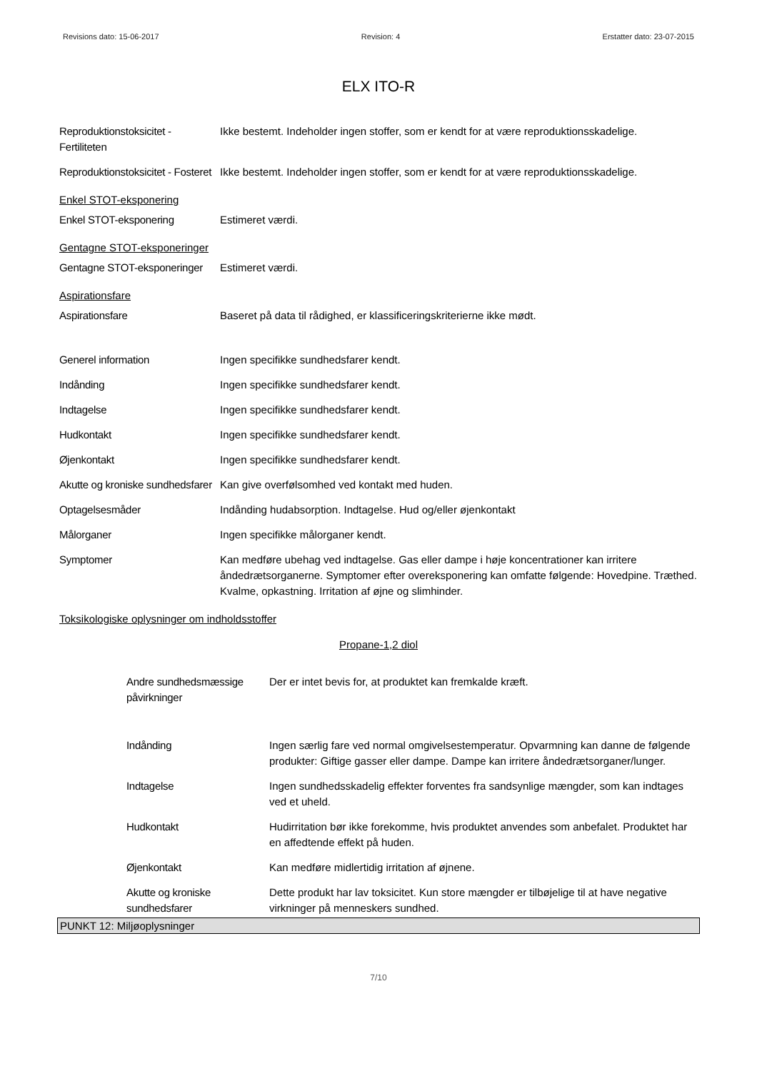Revisions dato: 15-06-2017 Revision: 4 Erstatter dato: 23-07-2015
ELX ITO-R
Reproduktionstoksicitet - Fertiliteten
Ikke bestemt. Indeholder ingen stoffer, som er kendt for at være reproduktionsskadelige.
Reproduktionstoksicitet - Fosteret
Ikke bestemt. Indeholder ingen stoffer, som er kendt for at være reproduktionsskadelige.
Enkel STOT-eksponering
Enkel STOT-eksponering Estimeret værdi.
Gentagne STOT-eksponeringer
Gentagne STOT-eksponeringer
Estimeret værdi.
Aspirationsfare
Aspirationsfare Baseret på data til rådighed, er klassificeringskriterierne ikke mødt.
Generel information Ingen specifikke sundhedsfarer kendt.
Indånding Ingen specifikke sundhedsfarer kendt.
Indtagelse Ingen specifikke sundhedsfarer kendt.
Hudkontakt Ingen specifikke sundhedsfarer kendt.
Øjenkontakt Ingen specifikke sundhedsfarer kendt.
Akutte og kroniske sundhedsfarer
Kan give overfølsomhed ved kontakt med huden.
Optagelsesmåder Indånding hudabsorption. Indtagelse. Hud og/eller øjenkontakt
Målorganer Ingen specifikke målorganer kendt.
Symptomer Kan medføre ubehag ved indtagelse. Gas eller dampe i høje koncentrationer kan irritere åndedrætsorganerne. Symptomer efter overeksponering kan omfatte følgende: Hovedpine. Træthed. Kvalme, opkastning. Irritation af øjne og slimhinder.
Toksikologiske oplysninger om indholdsstoffer
Propane-1,2 diol
Andre sundhedsmæssige påvirkninger
Der er intet bevis for, at produktet kan fremkalde kræft.
Indånding Ingen særlig fare ved normal omgivelsestemperatur. Opvarmning kan danne de følgende produkter: Giftige gasser eller dampe. Dampe kan irritere åndedrætsorganer/lunger.
Indtagelse Ingen sundhedsskadelig effekter forventes fra sandsynlige mængder, som kan indtages ved et uheld.
Hudkontakt Hudirritation bør ikke forekomme, hvis produktet anvendes som anbefalet. Produktet har en affedtende effekt på huden.
Øjenkontakt Kan medføre midlertidig irritation af øjnene.
Akutte og kroniske sundhedsfarer
Dette produkt har lav toksicitet. Kun store mængder er tilbøjelige til at have negative virkninger på menneskers sundhed.
PUNKT 12: Miljøoplysninger
7/10